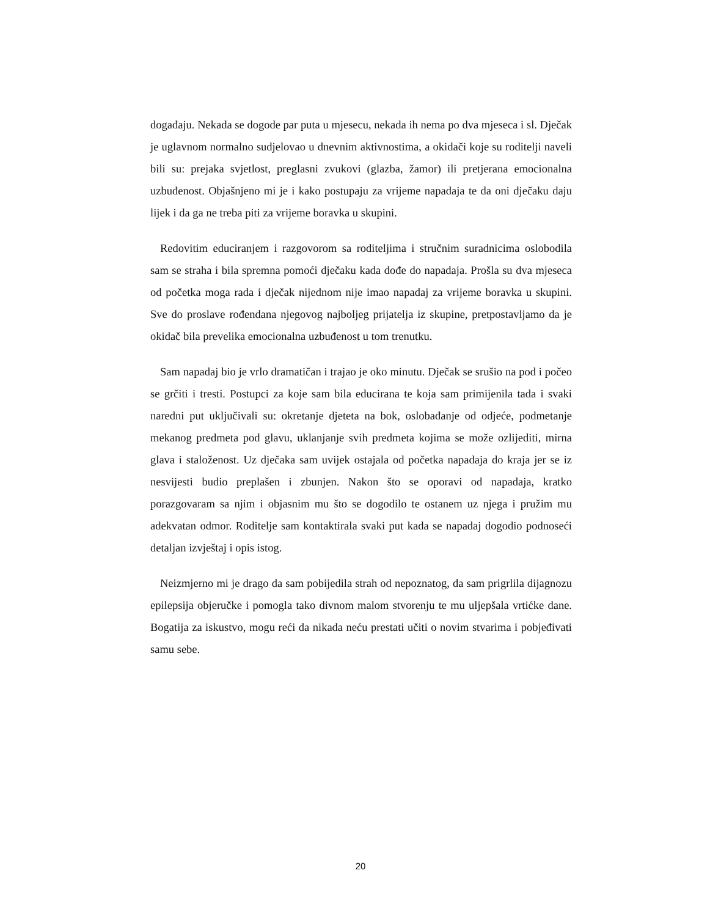događaju. Nekada se dogode par puta u mjesecu, nekada ih nema po dva mjeseca i sl. Dječak je uglavnom normalno sudjelovao u dnevnim aktivnostima, a okidači koje su roditelji naveli bili su: prejaka svjetlost, preglasni zvukovi (glazba, žamor) ili pretjerana emocionalna uzbuđenost. Objašnjeno mi je i kako postupaju za vrijeme napadaja te da oni dječaku daju lijek i da ga ne treba piti za vrijeme boravka u skupini.
Redovitim educiranjem i razgovorom sa roditeljima i stručnim suradnicima oslobodila sam se straha i bila spremna pomoći dječaku kada dođe do napadaja. Prošla su dva mjeseca od početka moga rada i dječak nijednom nije imao napadaj za vrijeme boravka u skupini. Sve do proslave rođendana njegovog najboljeg prijatelja iz skupine, pretpostavljamo da je okidač bila prevelika emocionalna uzbuđenost u tom trenutku.
Sam napadaj bio je vrlo dramatičan i trajao je oko minutu. Dječak se srušio na pod i počeo se grčiti i tresti. Postupci za koje sam bila educirana te koja sam primijenila tada i svaki naredni put uključivali su: okretanje djeteta na bok, oslobađanje od odjeće, podmetanje mekanog predmeta pod glavu, uklanjanje svih predmeta kojima se može ozlijediti, mirna glava i staloženost. Uz dječaka sam uvijek ostajala od početka napadaja do kraja jer se iz nesvijesti budio preplašen i zbunjen. Nakon što se oporavi od napadaja, kratko porazgovaram sa njim i objasnim mu što se dogodilo te ostanem uz njega i pružim mu adekvatan odmor. Roditelje sam kontaktirala svaki put kada se napadaj dogodio podnoseći detaljan izvještaj i opis istog.
Neizmjerno mi je drago da sam pobijedila strah od nepoznatog, da sam prigrlila dijagnozu epilepsija objeručke i pomogla tako divnom malom stvorenju te mu uljepšala vrtićke dane. Bogatija za iskustvo, mogu reći da nikada neću prestati učiti o novim stvarima i pobjeđivati samu sebe.
20